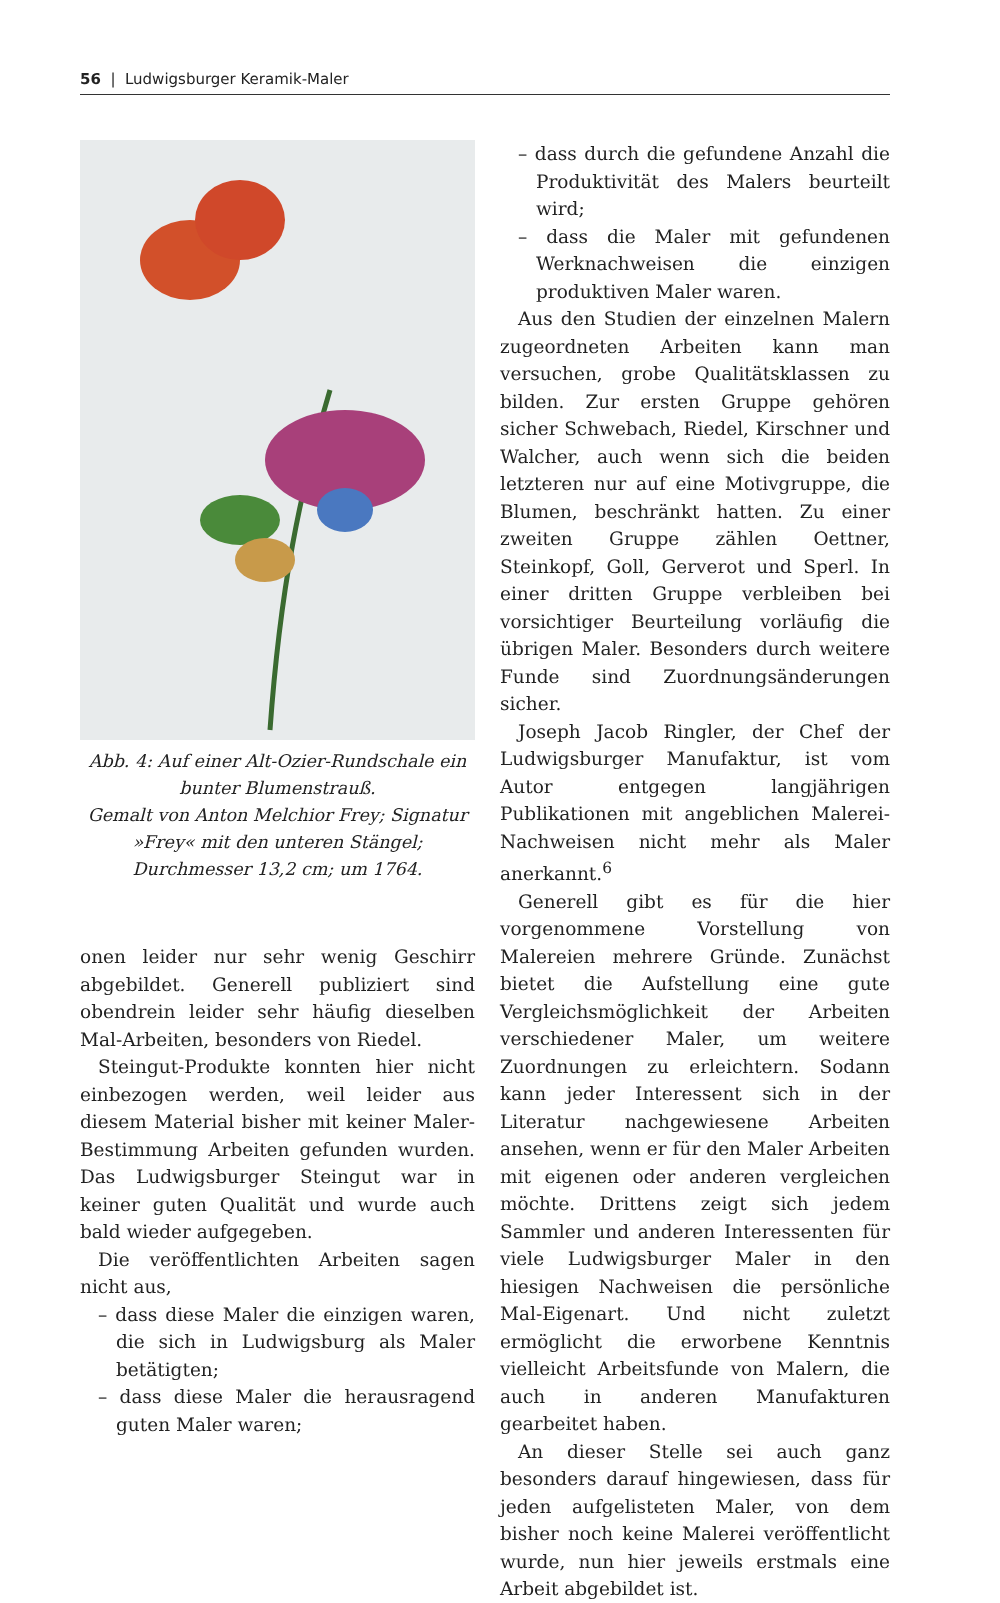56 | Ludwigsburger Keramik-Maler
Abb. 4: Auf einer Alt-Ozier-Rundschale ein bunter Blumenstrauß.
Gemalt von Anton Melchior Frey; Signatur »Frey« mit den unteren Stängel; Durchmesser 13,2 cm; um 1764.
onen leider nur sehr wenig Geschirr abgebildet. Generell publiziert sind obendrein leider sehr häufig dieselben Mal-Arbeiten, besonders von Riedel.
Steingut-Produkte konnten hier nicht einbezogen werden, weil leider aus diesem Material bisher mit keiner Maler-Bestimmung Arbeiten gefunden wurden. Das Ludwigsburger Steingut war in keiner guten Qualität und wurde auch bald wieder aufgegeben.
Die veröffentlichten Arbeiten sagen nicht aus,
– dass diese Maler die einzigen waren, die sich in Ludwigsburg als Maler betätigten;
– dass diese Maler die herausragend guten Maler waren;
– dass durch die gefundene Anzahl die Produktivität des Malers beurteilt wird;
– dass die Maler mit gefundenen Werknachweisen die einzigen produktiven Maler waren.
Aus den Studien der einzelnen Malern zugeordneten Arbeiten kann man versuchen, grobe Qualitätsklassen zu bilden. Zur ersten Gruppe gehören sicher Schwebach, Riedel, Kirschner und Walcher, auch wenn sich die beiden letzteren nur auf eine Motivgruppe, die Blumen, beschränkt hatten. Zu einer zweiten Gruppe zählen Oettner, Steinkopf, Goll, Gerverot und Sperl. In einer dritten Gruppe verbleiben bei vorsichtiger Beurteilung vorläufig die übrigen Maler. Besonders durch weitere Funde sind Zuordnungsänderungen sicher.
Joseph Jacob Ringler, der Chef der Ludwigsburger Manufaktur, ist vom Autor entgegen langjährigen Publikationen mit angeblichen Malerei-Nachweisen nicht mehr als Maler anerkannt.<sup>6</sup>
Generell gibt es für die hier vorgenommene Vorstellung von Malereien mehrere Gründe. Zunächst bietet die Aufstellung eine gute Vergleichsmöglichkeit der Arbeiten verschiedener Maler, um weitere Zuordnungen zu erleichtern. Sodann kann jeder Interessent sich in der Literatur nachgewiesene Arbeiten ansehen, wenn er für den Maler Arbeiten mit eigenen oder anderen vergleichen möchte. Drittens zeigt sich jedem Sammler und anderen Interessenten für viele Ludwigsburger Maler in den hiesigen Nachweisen die persönliche Mal-Eigenart. Und nicht zuletzt ermöglicht die erworbene Kenntnis vielleicht Arbeitsfunde von Malern, die auch in anderen Manufakturen gearbeitet haben.
An dieser Stelle sei auch ganz besonders darauf hingewiesen, dass für jeden aufgelisteten Maler, von dem bisher noch keine Malerei veröffentlicht wurde, nun hier jeweils erstmals eine Arbeit abgebildet ist.